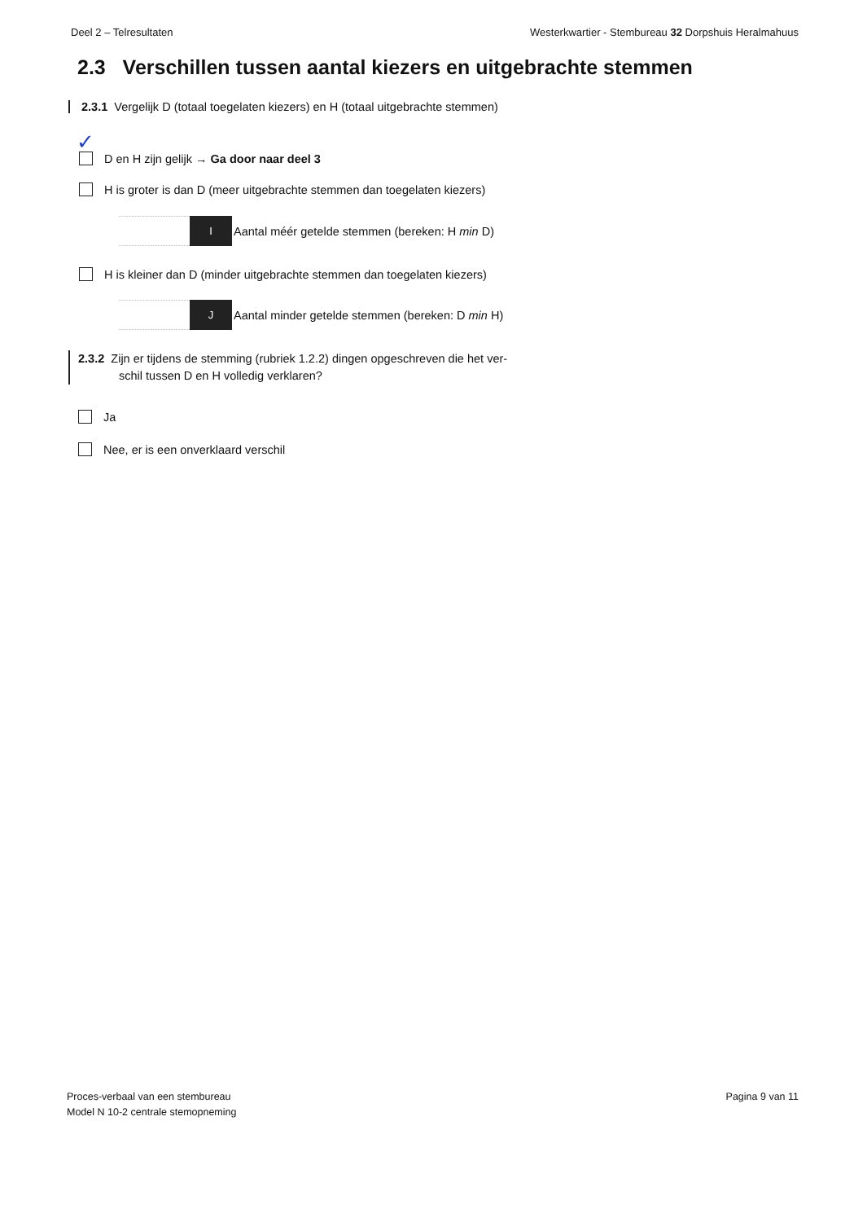Deel 2 – Telresultaten Westerkwartier - Stembureau 32 Dorpshuis Heralmahuus
2.3 Verschillen tussen aantal kiezers en uitgebrachte stemmen
2.3.1 Vergelijk D (totaal toegelaten kiezers) en H (totaal uitgebrachte stemmen)
✓
D en H zijn gelijk → Ga door naar deel 3
H is groter is dan D (meer uitgebrachte stemmen dan toegelaten kiezers)
I Aantal méér getelde stemmen (bereken: H min D)
H is kleiner dan D (minder uitgebrachte stemmen dan toegelaten kiezers)
J Aantal minder getelde stemmen (bereken: D min H)
2.3.2 Zijn er tijdens de stemming (rubriek 1.2.2) dingen opgeschreven die het ver-
schil tussen D en H volledig verklaren?
Ja
Nee, er is een onverklaard verschil
Proces-verbaal van een stembureau
Model N 10-2 centrale stemopneming Pagina 9 van 11